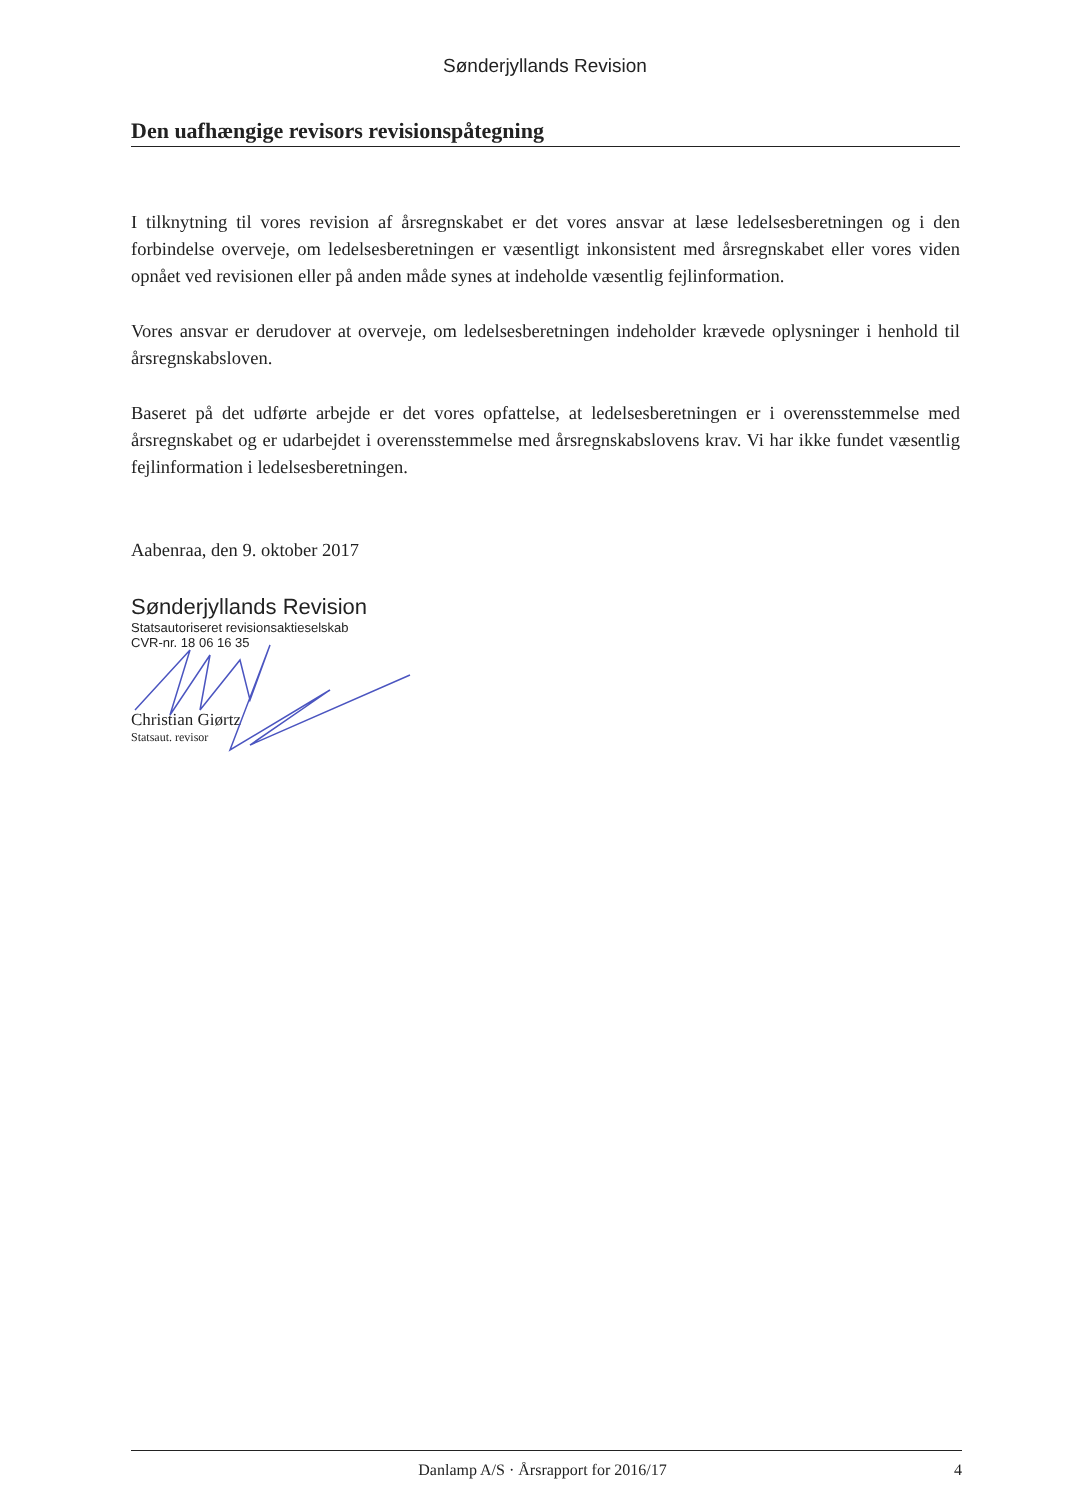Sønderjyllands Revision
Den uafhængige revisors revisionspåtegning
I tilknytning til vores revision af årsregnskabet er det vores ansvar at læse ledelsesberetningen og i den forbindelse overveje, om ledelsesberetningen er væsentligt inkonsistent med årsregnskabet eller vores viden opnået ved revisionen eller på anden måde synes at indeholde væsentlig fejlinformation.
Vores ansvar er derudover at overveje, om ledelsesberetningen indeholder krævede oplysninger i henhold til årsregnskabsloven.
Baseret på det udførte arbejde er det vores opfattelse, at ledelsesberetningen er i overensstemmelse med årsregnskabet og er udarbejdet i overensstemmelse med årsregnskabslovens krav. Vi har ikke fundet væsentlig fejlinformation i ledelsesberetningen.
Aabenraa, den 9. oktober 2017
Sønderjyllands Revision
Statsautoriseret revisionsaktieselskab
CVR-nr. 18 06 16 35
Christian Giørtz
Statsaut. revisor
Danlamp A/S · Årsrapport for 2016/17 4